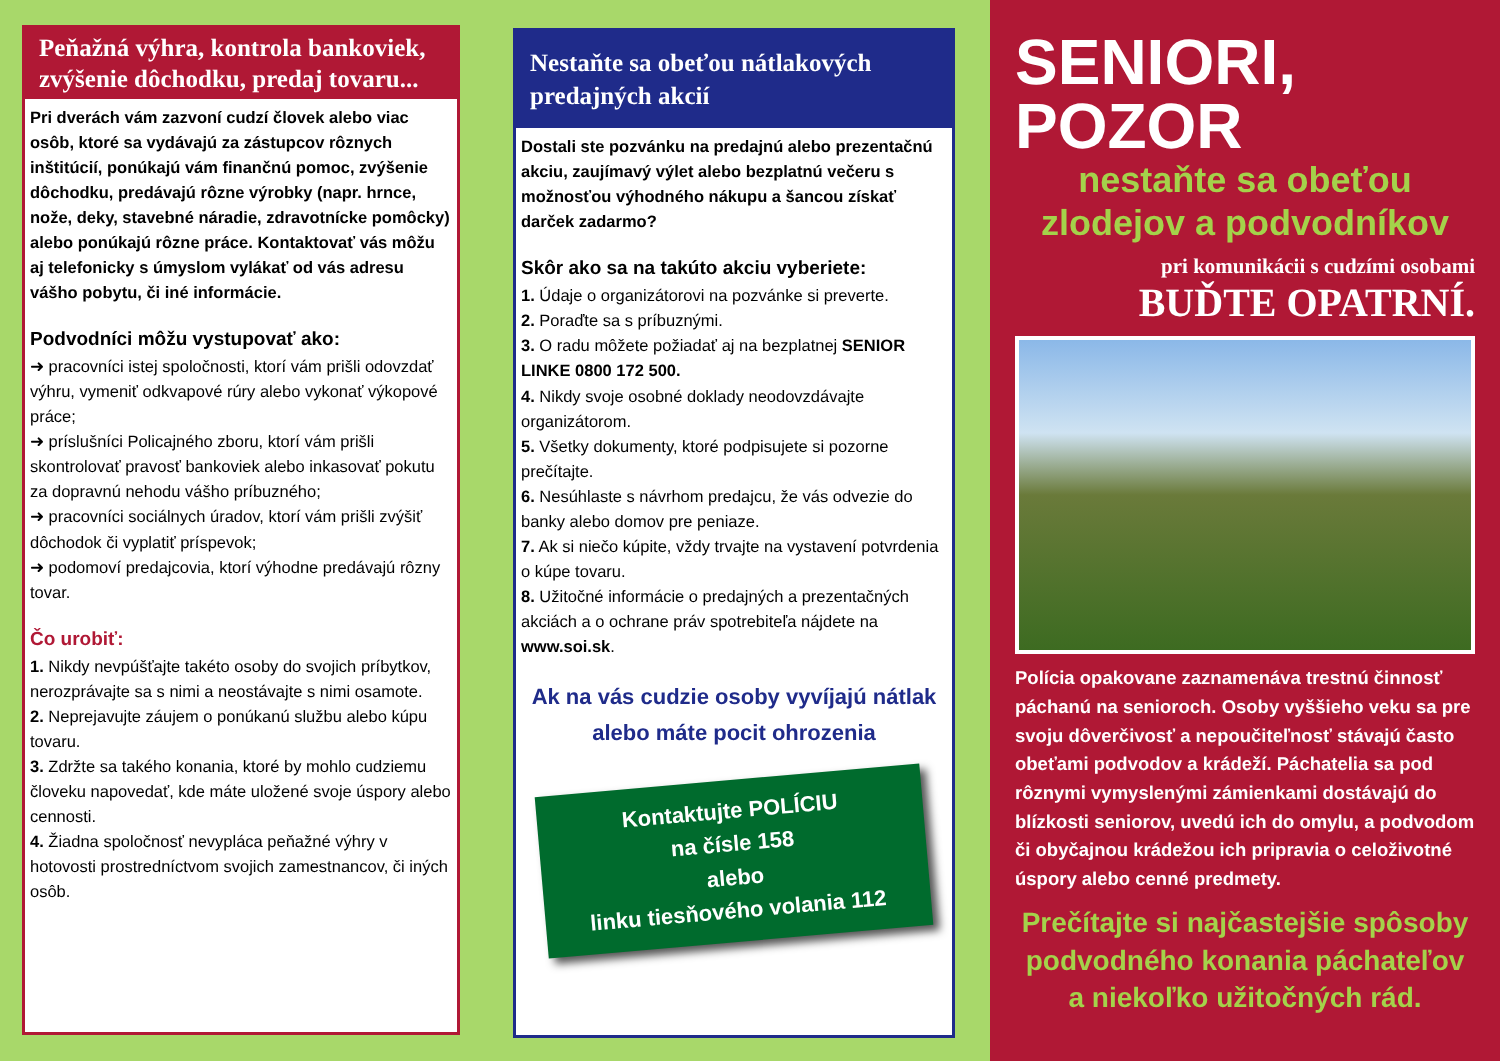Peňažná výhra, kontrola bankoviek, zvýšenie dôchodku, predaj tovaru...
Pri dverách vám zazvoní cudzí človek alebo viac osôb, ktoré sa vydávajú za zástupcov rôznych inštitúcií, ponúkajú vám finančnú pomoc, zvýšenie dôchodku, predávajú rôzne výrobky (napr. hrnce, nože, deky, stavebné náradie, zdravotnícke pomôcky) alebo ponúkajú rôzne práce. Kontaktovať vás môžu aj telefonicky s úmyslom vylákať od vás adresu vášho pobytu, či iné informácie.
Podvodníci môžu vystupovať ako:
➜ pracovníci istej spoločnosti, ktorí vám prišli odovzdať výhru, vymeniť odkvapové rúry alebo vykonať výkopové práce;
➜ príslušníci Policajného zboru, ktorí vám prišli skontrolovať pravosť bankoviek alebo inkasovať pokutu za dopravnú nehodu vášho príbuzného;
➜ pracovníci sociálnych úradov, ktorí vám prišli zvýšiť dôchodok či vyplatiť príspevok;
➜ podomoví predajcovia, ktorí výhodne predávajú rôzny tovar.
Čo urobiť:
1. Nikdy nevpúšťajte takéto osoby do svojich príbytkov, nerozprávajte sa s nimi a neostávajte s nimi osamote.
2. Neprejavujte záujem o ponúkanú službu alebo kúpu tovaru.
3. Zdržte sa takého konania, ktoré by mohlo cudziemu človeku napovedať, kde máte uložené svoje úspory alebo cennosti.
4. Žiadna spoločnosť nevypláca peňažné výhry v hotovosti prostredníctvom svojich zamestnancov, či iných osôb.
Nestaňte sa obeťou nátlakových predajných akcií
Dostali ste pozvánku na predajnú alebo prezentačnú akciu, zaujímavý výlet alebo bezplatnú večeru s možnosťou výhodného nákupu a šancou získať darček zadarmo?
Skôr ako sa na takúto akciu vyberiete:
1. Údaje o organizátorovi na pozvánke si preverte.
2. Poraďte sa s príbuznými.
3. O radu môžete požiadať aj na bezplatnej SENIOR LINKE 0800 172 500.
4. Nikdy svoje osobné doklady neodovzdávajte organizátorom.
5. Všetky dokumenty, ktoré podpisujete si pozorne prečítajte.
6. Nesúhlaste s návrhom predajcu, že vás odvezie do banky alebo domov pre peniaze.
7. Ak si niečo kúpite, vždy trvajte na vystavení potvrdenia o kúpe tovaru.
8. Užitočné informácie o predajných a prezentačných akciách a o ochrane práv spotrebiteľa nájdete na www.soi.sk.
Ak na vás cudzie osoby vyvíjajú nátlak alebo máte pocit ohrozenia
Kontaktujte POLÍCIU
na čísle 158
alebo
linku tiesňového volania 112
SENIORI, POZOR
nestaňte sa obeťou zlodejov a podvodníkov
pri komunikácii s cudzími osobami
BUĎTE OPATRNÍ.
Polícia opakovane zaznamenáva trestnú činnosť páchanú na senioroch. Osoby vyššieho veku sa pre svoju dôverčivosť a nepoučiteľnosť stávajú často obeťami podvodov a krádeží. Páchatelia sa pod rôznymi vymyslenými zámienkami dostávajú do blízkosti seniorov, uvedú ich do omylu, a podvodom či obyčajnou krádežou ich pripravia o celoživotné úspory alebo cenné predmety.
Prečítajte si najčastejšie spôsoby podvodného konania páchateľov a niekoľko užitočných rád.